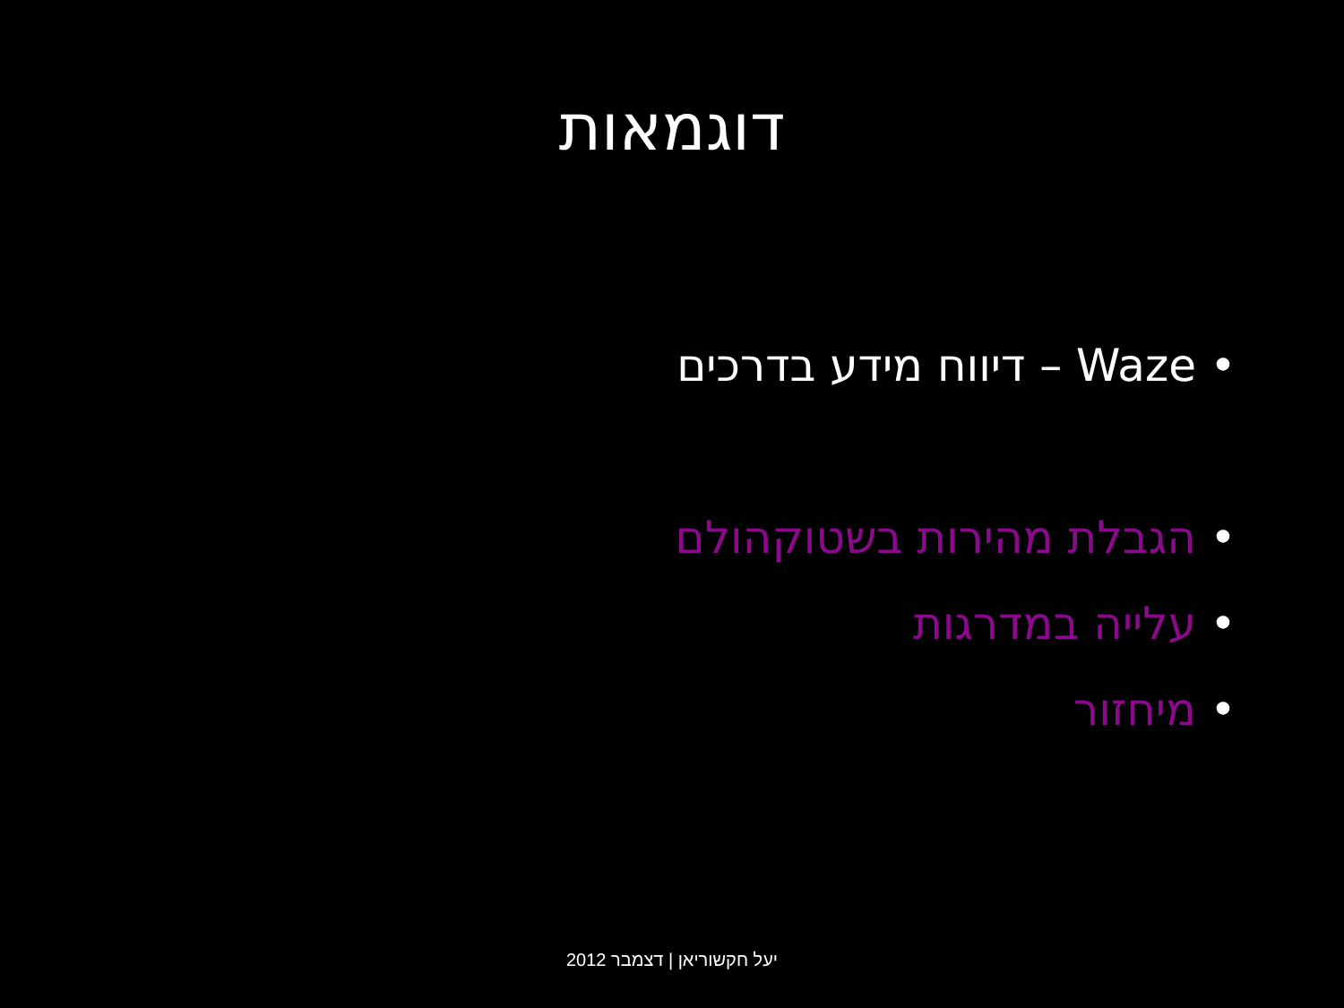דוגמאות
• Waze – דיווח מידע בדרכים
• הגבלת מהירות בשטוקהולם
• עלייה במדרגות
• מיחזור
יעל חקשוריאן | דצמבר 2012